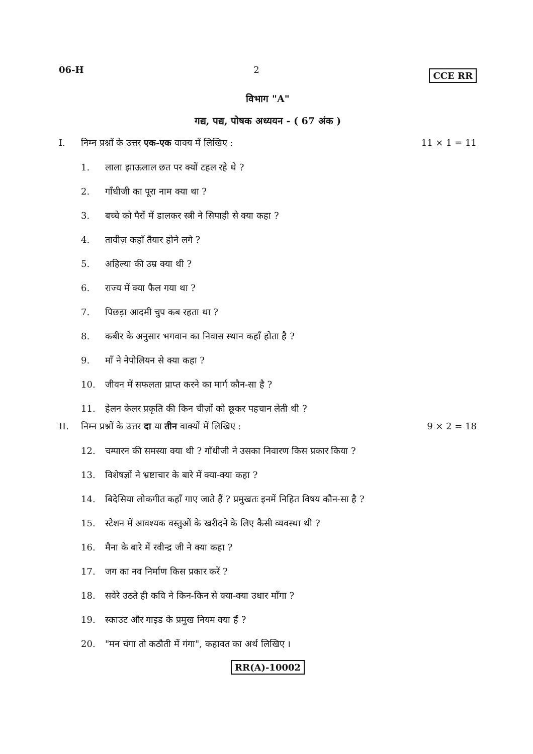06-H 2 CCE RR
विभाग "A"
गद्य, पद्य, पोषक अध्ययन - ( 67 अंक )
I. निम्न प्रश्नों के उत्तर एक-एक वाक्य में लिखिए :
11 × 1 = 11
1. लाला झाऊलाल छत पर क्यों टहल रहे थे ?
2. गाँधीजी का पूरा नाम क्या था ?
3. बच्चे को पैरों में डालकर स्त्री ने सिपाही से क्या कहा ?
4. तावीज़ कहाँ तैयार होने लगे ?
5. अहिल्या की उम्र क्या थी ?
6. राज्य में क्या फैल गया था ?
7. पिछड़ा आदमी चुप कब रहता था ?
8. कबीर के अनुसार भगवान का निवास स्थान कहाँ होता है ?
9. माँ ने नेपोलियन से क्या कहा ?
10. जीवन में सफलता प्राप्त करने का मार्ग कौन-सा है ?
11. हेलन केलर प्रकृति की किन चीज़ों को छूकर पहचान लेती थी ?
II. निम्न प्रश्नों के उत्तर दा या तीन वाक्यों में लिखिए :
9 × 2 = 18
12. चम्पारन की समस्या क्या थी ? गाँधीजी ने उसका निवारण किस प्रकार किया ?
13. विशेषज्ञों ने भ्रष्टाचार के बारे में क्या-क्या कहा ?
14. बिदेसिया लोकगीत कहाँ गाए जाते हैं ? प्रमुखतः इनमें निहित विषय कौन-सा है ?
15. स्टेशन में आवश्यक वस्तुओं के खरीदने के लिए कैसी व्यवस्था थी ?
16. मैना के बारे में रवीन्द्र जी ने क्या कहा ?
17. जग का नव निर्माण किस प्रकार करें ?
18. सवेरे उठते ही कवि ने किन-किन से क्या-क्या उधार माँगा ?
19. स्काउट और गाइड के प्रमुख नियम क्या हैं ?
20. "मन चंगा तो कठौती में गंगा", कहावत का अर्थ लिखिए ।
RR(A)-10002